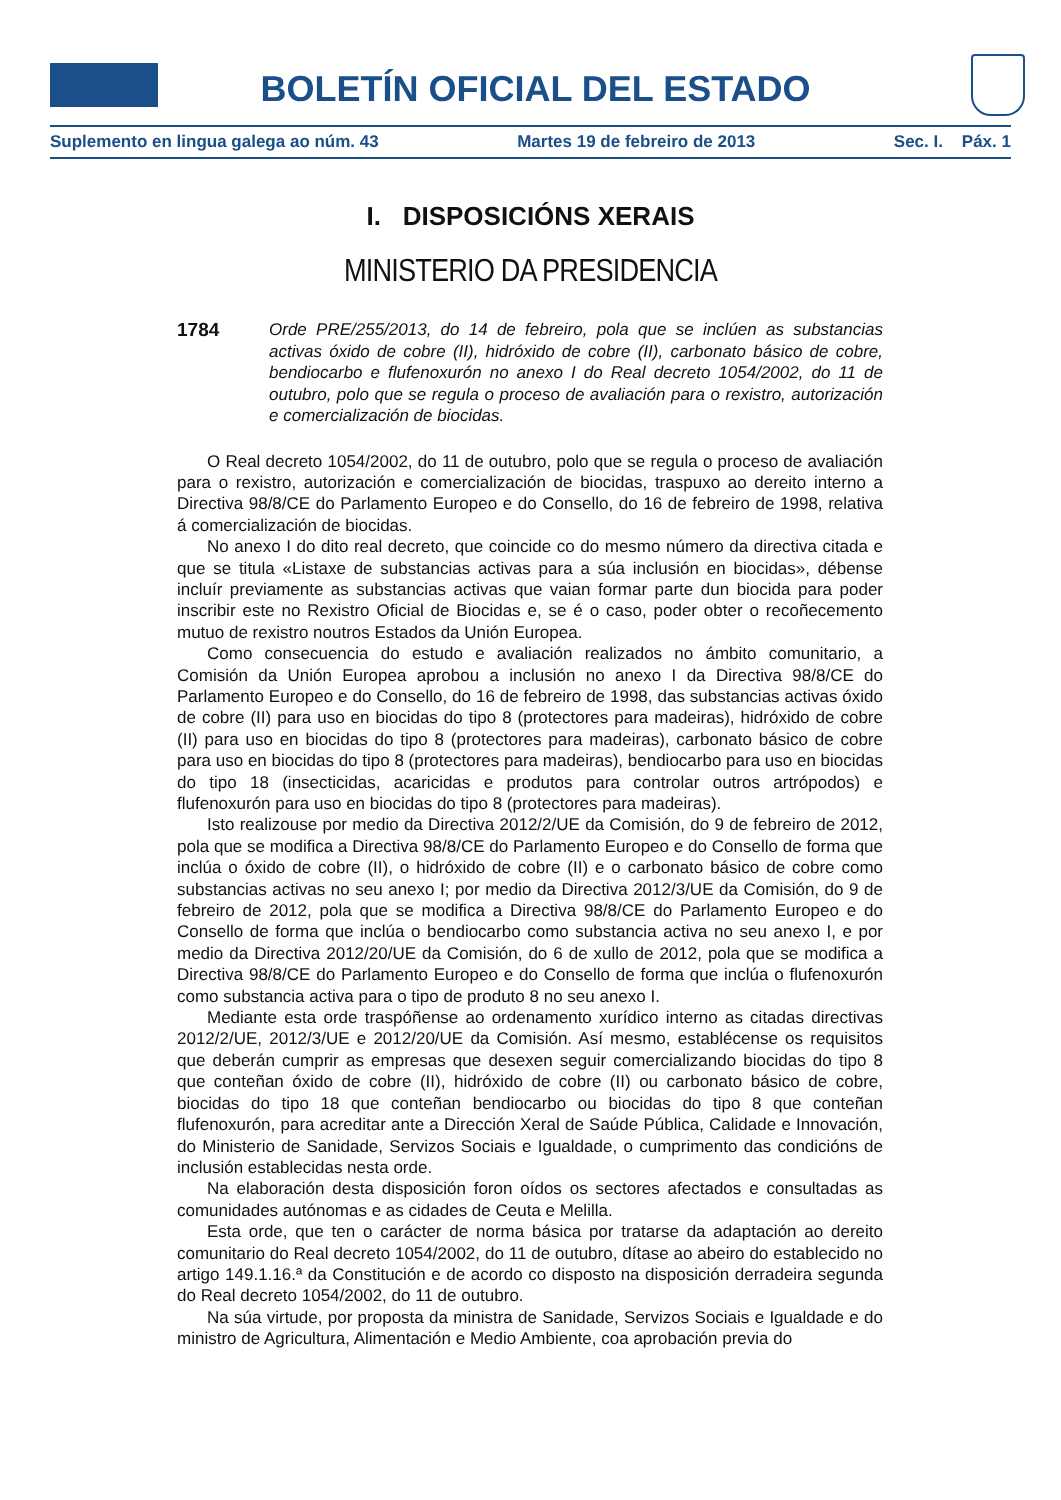BOLETÍN OFICIAL DEL ESTADO
Suplemento en lingua galega ao núm. 43 Martes 19 de febreiro de 2013 Sec. I. Páx. 1
I. DISPOSICIÓNS XERAIS
MINISTERIO DA PRESIDENCIA
1784 Orde PRE/255/2013, do 14 de febreiro, pola que se inclúen as substancias activas óxido de cobre (II), hidróxido de cobre (II), carbonato básico de cobre, bendiocarbo e flufenoxurón no anexo I do Real decreto 1054/2002, do 11 de outubro, polo que se regula o proceso de avaliación para o rexistro, autorización e comercialización de biocidas.
O Real decreto 1054/2002, do 11 de outubro, polo que se regula o proceso de avaliación para o rexistro, autorización e comercialización de biocidas, traspuxo ao dereito interno a Directiva 98/8/CE do Parlamento Europeo e do Consello, do 16 de febreiro de 1998, relativa á comercialización de biocidas.
No anexo I do dito real decreto, que coincide co do mesmo número da directiva citada e que se titula «Listaxe de substancias activas para a súa inclusión en biocidas», débense incluír previamente as substancias activas que vaian formar parte dun biocida para poder inscribir este no Rexistro Oficial de Biocidas e, se é o caso, poder obter o recoñecemento mutuo de rexistro noutros Estados da Unión Europea.
Como consecuencia do estudo e avaliación realizados no ámbito comunitario, a Comisión da Unión Europea aprobou a inclusión no anexo I da Directiva 98/8/CE do Parlamento Europeo e do Consello, do 16 de febreiro de 1998, das substancias activas óxido de cobre (II) para uso en biocidas do tipo 8 (protectores para madeiras), hidróxido de cobre (II) para uso en biocidas do tipo 8 (protectores para madeiras), carbonato básico de cobre para uso en biocidas do tipo 8 (protectores para madeiras), bendiocarbo para uso en biocidas do tipo 18 (insecticidas, acaricidas e produtos para controlar outros artrópodos) e flufenoxurón para uso en biocidas do tipo 8 (protectores para madeiras).
Isto realizouse por medio da Directiva 2012/2/UE da Comisión, do 9 de febreiro de 2012, pola que se modifica a Directiva 98/8/CE do Parlamento Europeo e do Consello de forma que inclúa o óxido de cobre (II), o hidróxido de cobre (II) e o carbonato básico de cobre como substancias activas no seu anexo I; por medio da Directiva 2012/3/UE da Comisión, do 9 de febreiro de 2012, pola que se modifica a Directiva 98/8/CE do Parlamento Europeo e do Consello de forma que inclúa o bendiocarbo como substancia activa no seu anexo I, e por medio da Directiva 2012/20/UE da Comisión, do 6 de xullo de 2012, pola que se modifica a Directiva 98/8/CE do Parlamento Europeo e do Consello de forma que inclúa o flufenoxurón como substancia activa para o tipo de produto 8 no seu anexo I.
Mediante esta orde traspóñense ao ordenamento xurídico interno as citadas directivas 2012/2/UE, 2012/3/UE e 2012/20/UE da Comisión. Así mesmo, establécense os requisitos que deberán cumprir as empresas que desexen seguir comercializando biocidas do tipo 8 que conteñan óxido de cobre (II), hidróxido de cobre (II) ou carbonato básico de cobre, biocidas do tipo 18 que conteñan bendiocarbo ou biocidas do tipo 8 que conteñan flufenoxurón, para acreditar ante a Dirección Xeral de Saúde Pública, Calidade e Innovación, do Ministerio de Sanidade, Servizos Sociais e Igualdade, o cumprimento das condicións de inclusión establecidas nesta orde.
Na elaboración desta disposición foron oídos os sectores afectados e consultadas as comunidades autónomas e as cidades de Ceuta e Melilla.
Esta orde, que ten o carácter de norma básica por tratarse da adaptación ao dereito comunitario do Real decreto 1054/2002, do 11 de outubro, dítase ao abeiro do establecido no artigo 149.1.16.ª da Constitución e de acordo co disposto na disposición derradeira segunda do Real decreto 1054/2002, do 11 de outubro.
Na súa virtude, por proposta da ministra de Sanidade, Servizos Sociais e Igualdade e do ministro de Agricultura, Alimentación e Medio Ambiente, coa aprobación previa do